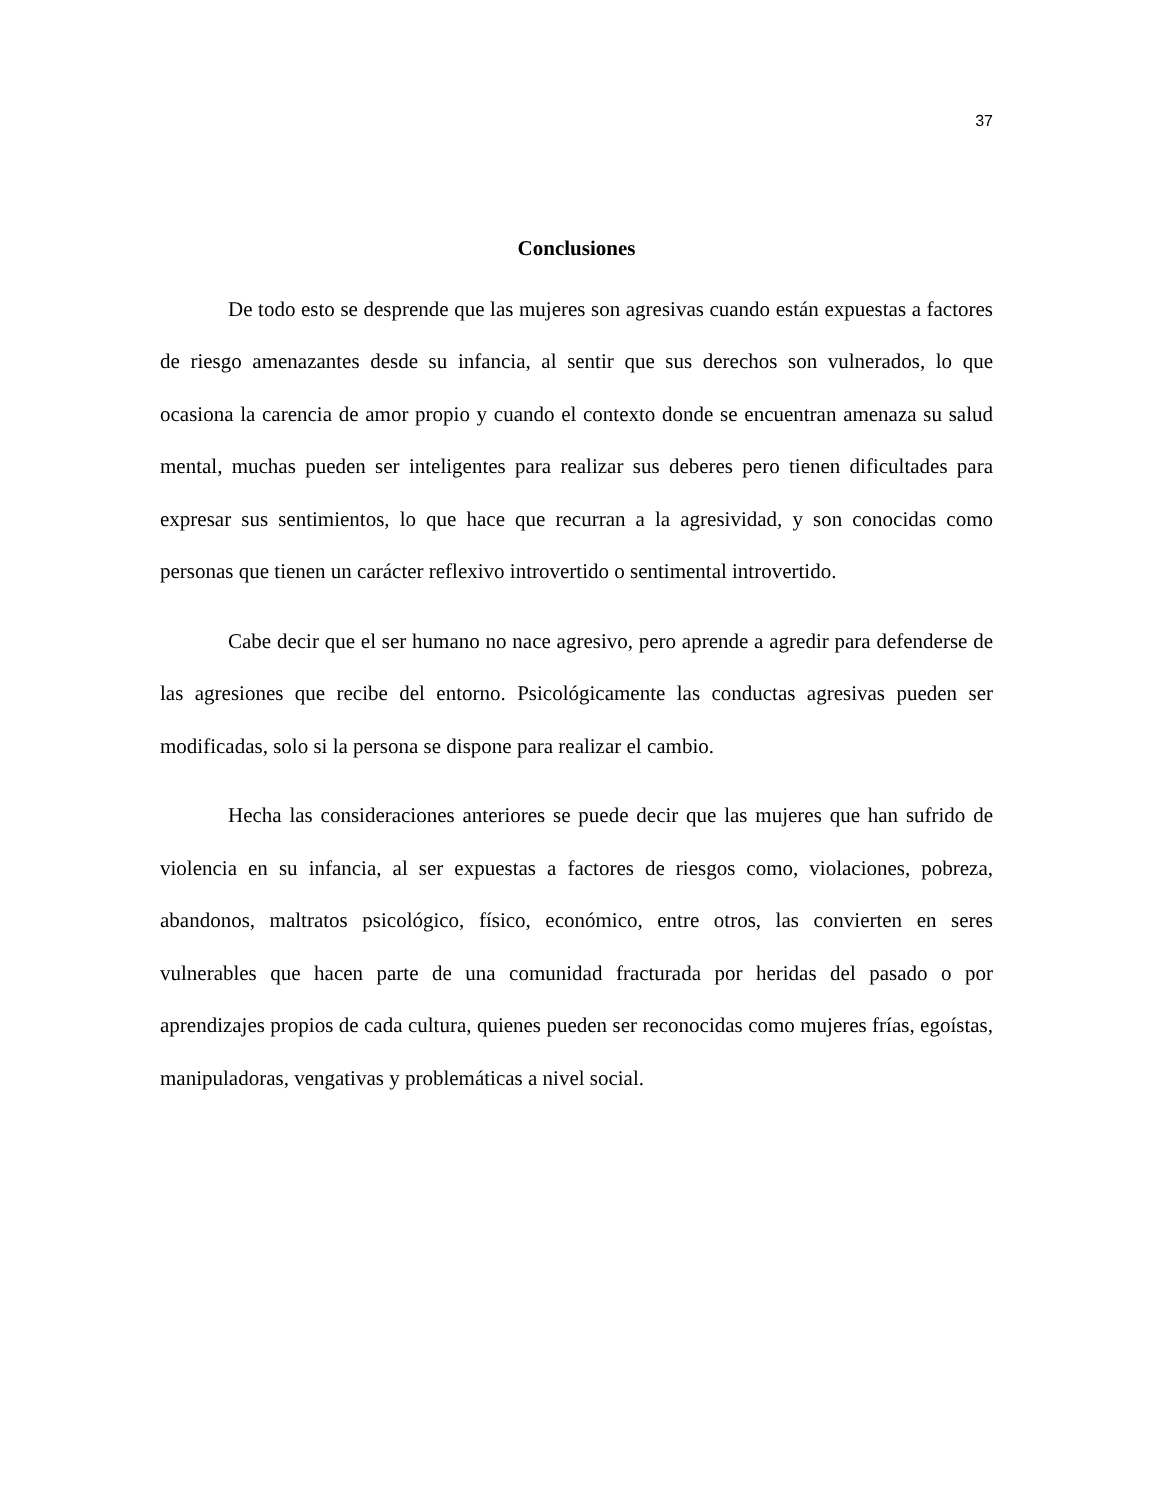37
Conclusiones
De todo esto se desprende que las mujeres son agresivas cuando están expuestas a factores de riesgo amenazantes desde su infancia, al sentir que sus derechos son vulnerados, lo que ocasiona la carencia de amor propio y cuando el contexto donde se encuentran amenaza su salud mental, muchas pueden ser inteligentes para realizar sus deberes pero tienen dificultades para expresar sus sentimientos, lo que hace que recurran a la agresividad, y son conocidas como personas que tienen un carácter reflexivo introvertido o sentimental introvertido.
Cabe decir que el ser humano no nace agresivo, pero aprende a agredir para defenderse de las agresiones que recibe del entorno. Psicológicamente las conductas agresivas pueden ser modificadas, solo si la persona se dispone para realizar el cambio.
Hecha las consideraciones anteriores se puede decir que las mujeres que han sufrido de violencia en su infancia, al ser expuestas a factores de riesgos como, violaciones, pobreza, abandonos, maltratos psicológico, físico, económico, entre otros, las convierten en seres vulnerables que hacen parte de una comunidad fracturada por heridas del pasado o por aprendizajes propios de cada cultura, quienes pueden ser reconocidas como mujeres frías, egoístas, manipuladoras, vengativas y problemáticas a nivel social.